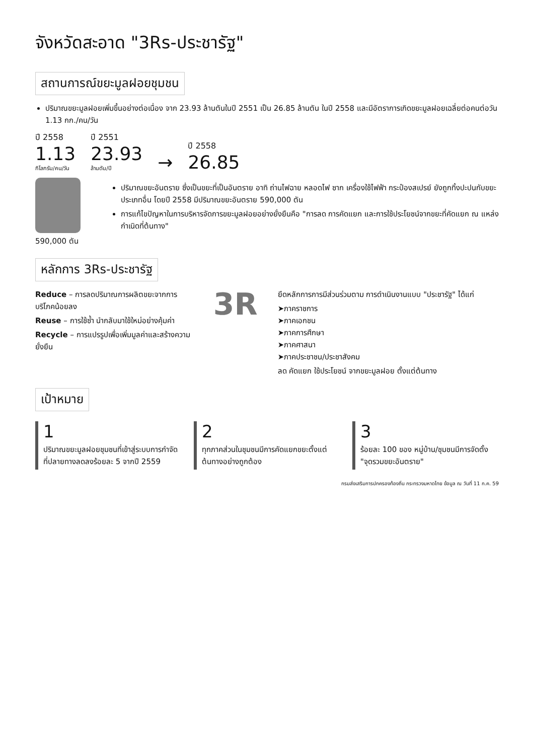จังหวัดสะอาด "3Rs-ประชารัฐ"
สถานการณ์ขยะมูลฝอยชุมชน
ปริมาณขยะมูลฝอยเพิ่มขึ้นอย่างต่อเนื่อง จาก 23.93 ล้านตันในปี 2551 เป็น 26.85 ล้านตัน ในปี 2558 และมีอัตราการเกิดขยะมูลฝอยเฉลี่ยต่อคนต่อวัน 1.13 กก./คน/วัน
ปี 2558
1.13
กิโลกรัม/คน/วัน
ปี 2551
23.93
ล้านตัน/ปี
→
ปี 2558
26.85
590,000 ตัน
ปริมาณขยะอันตราย ซึ่งเป็นขยะที่เป็นอันตราย อาทิ ถ่านไฟฉาย หลอดไฟ ซาก เครื่องใช้ไฟฟ้า กระป๋องสเปรย์ ยังถูกทิ้งปะปนกับขยะประเภทอื่น โดยปี 2558 มีปริมาณขยะอันตราย 590,000 ตัน
การแก้ไขปัญหาในการบริหารจัดการขยะมูลฝอยอย่างยั่งยืนคือ "การลด การคัดแยก และการใช้ประโยชน์จากขยะที่คัดแยก ณ แหล่งกำเนิดที่ต้นทาง"
หลักการ 3Rs-ประชารัฐ
Reduce – การลดปริมาณการผลิตขยะจากการบริโภคน้อยลง
Reuse – การใช้ซ้ำ นำกลับมาใช้ใหม่อย่างคุ้มค่า
Recycle – การแปรรูปเพื่อเพิ่มมูลค่าและสร้างความยั่งยืน
3R
ยึดหลักการการมีส่วนร่วมตาม การดำเนินงานแบบ "ประชารัฐ" ได้แก่
➤ภาคราชการ
➤ภาคเอกชน
➤ภาคการศึกษา
➤ภาคศาสนา
➤ภาคประชาชน/ประชาสังคม
ลด คัดแยก ใช้ประโยชน์ จากขยะมูลฝอย ตั้งแต่ต้นทาง
เป้าหมาย
1
ปริมาณขยะมูลฝอยชุมชนที่เข้าสู่ระบบการกำจัดที่ปลายทางลดลงร้อยละ 5 จากปี 2559
2
ทุกภาคส่วนในชุมชนมีการคัดแยกขยะตั้งแต่ต้นทางอย่างถูกต้อง
3
ร้อยละ 100 ของ หมู่บ้าน/ชุมชนมีการจัดตั้ง "จุดรวมขยะอันตราย"
กรมส่งเสริมการปกครองท้องถิ่น กระทรวงมหาดไทย ข้อมูล ณ วันที่ 11 ก.ค. 59